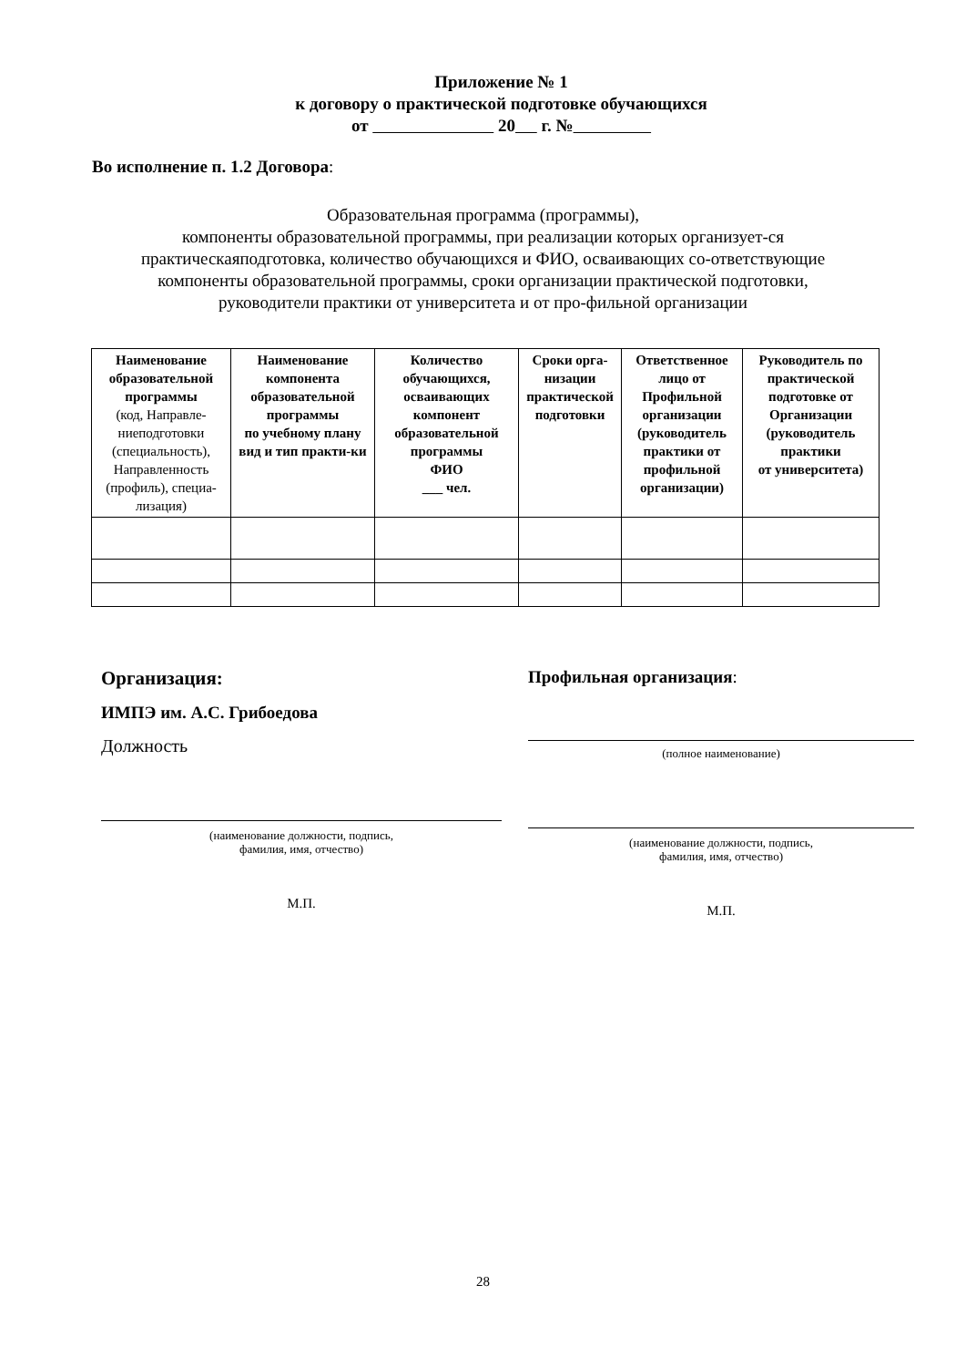Приложение № 1
к договору о практической подготовке обучающихся
от 20 г. №
Во исполнение п. 1.2 Договора:
Образовательная программа (программы),
компоненты образовательной программы, при реализации которых организует-ся практическаяподготовка, количество обучающихся и ФИО, осваивающих со-ответствующие компоненты образовательной программы, сроки организации практической подготовки, руководители практики от университета и от про-фильной организации
| Наименование образовательной программы (код, Направле-ниеподготовки (специальность), Направленность (профиль), специа-лизация) | Наименование компонента образовательной программы по учебному плану вид и тип практи-ки | Количество обучающихся, осваивающих компонент образовательной программы ФИО ___ чел. | Сроки орга-низации практической подготовки | Ответственное лицо от Профильной организации (руководитель практики от профильной организации) | Руководитель по практической подготовке от Организации (руководитель практики от университета) |
| --- | --- | --- | --- | --- | --- |
Организация:
ИМПЭ им. А.С. Грибоедова
Должность
(наименование должности, подпись,
фамилия, имя, отчество)
М.П.
Профильная организация:
(полное наименование)
(наименование должности, подпись,
фамилия, имя, отчество)
М.П.
28